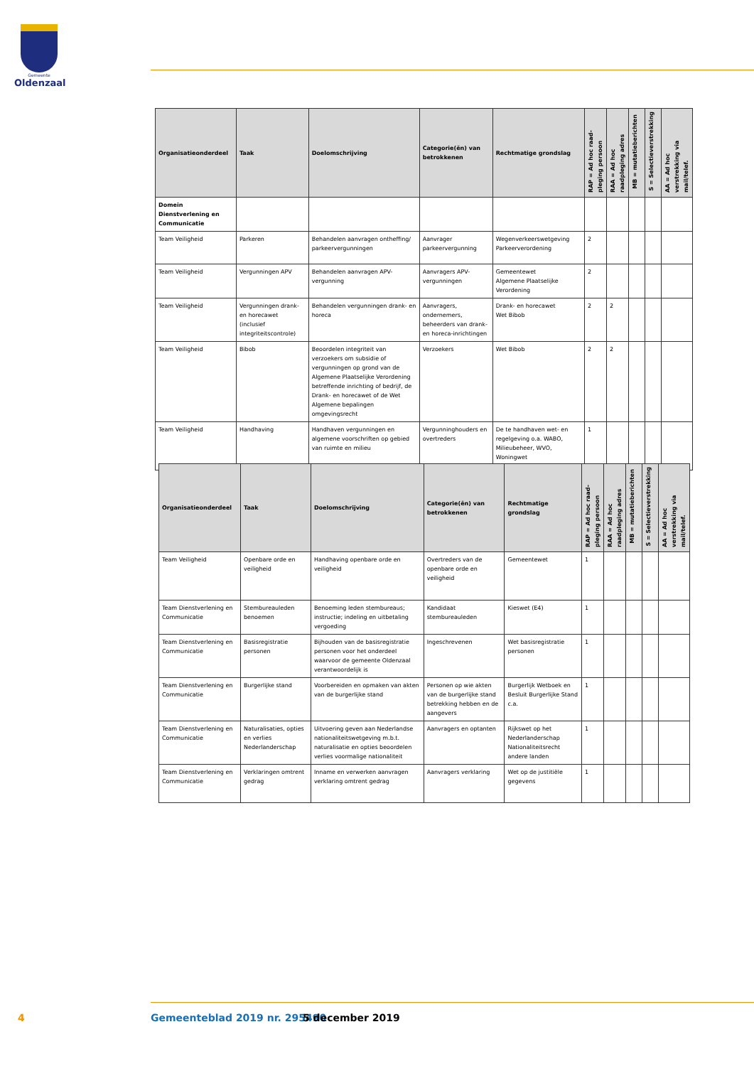Gemeente
Oldenzaal
| Organisatieonderdeel | Taak | Doelomschrijving | Categorie(ën) van betrokkenen | Rechtmatige grondslag | RAP = Ad hoc raad-pleging persoon | RAA = Ad hoc raadpleging adres | MB = mutatieberichten | S = Selectieverstrekking | AA = Ad hoc verstrekking via mail/telef. |
| --- | --- | --- | --- | --- | --- | --- | --- | --- | --- |
| Domein Dienstverlening en Communicatie | | | | | | | | | |
| Team Veiligheid | Parkeren | Behandelen aanvragen ontheffing/ parkeervergunningen | Aanvrager parkeervergunning | Wegenverkeerswetgeving Parkeerverordening | 2 | | | | |
| Team Veiligheid | Vergunningen APV | Behandelen aanvragen APV-vergunning | Aanvragers APV-vergunningen | Gemeentewet Algemene Plaatselijke Verordening | 2 | | | | |
| Team Veiligheid | Vergunningen drank- en horecawet (inclusief integriteitscontrole) | Behandelen vergunningen drank- en horeca | Aanvragers, ondernemers, beheerders van drank- en horeca-inrichtingen | Drank- en horecawet Wet Bibob | 2 | 2 | | | |
| Team Veiligheid | Bibob | Beoordelen integriteit van verzoekers om subsidie of vergunningen op grond van de Algemene Plaatselijke Verordening betreffende inrichting of bedrijf, de Drank- en horecawet of de Wet Algemene bepalingen omgevingsrecht | Verzoekers | Wet Bibob | 2 | 2 | | | |
| Team Veiligheid | Handhaving | Handhaven vergunningen en algemene voorschriften op gebied van ruimte en milieu | Vergunninghouders en overtreders | De te handhaven wet- en regelgeving o.a. WABO, Milieubeheer, WVO, Woningwet | 1 | | | | |
| Organisatieonderdeel | Taak | Doelomschrijving | Categorie(ën) van betrokkenen | Rechtmatige grondslag | RAP = Ad hoc raad-pleging persoon | RAA = Ad hoc raadpleging adres | MB = mutatieberichten | S = Selectieverstrekking | AA = Ad hoc verstrekking via mail/telef. |
| --- | --- | --- | --- | --- | --- | --- | --- | --- | --- |
| Team Veiligheid | Openbare orde en veiligheid | Handhaving openbare orde en veiligheid | Overtreders van de openbare orde en veiligheid | Gemeentewet | 1 | | | | |
| Team Dienstverlening en Communicatie | Stembureauleden benoemen | Benoeming leden stembureaus; instructie; indeling en uitbetaling vergoeding | Kandidaat stembureauleden | Kieswet (E4) | 1 | | | | |
| Team Dienstverlening en Communicatie | Basisregistratie personen | Bijhouden van de basisregistratie personen voor het onderdeel waarvoor de gemeente Oldenzaal verantwoordelijk is | Ingeschrevenen | Wet basisregistratie personen | 1 | | | | |
| Team Dienstverlening en Communicatie | Burgerlijke stand | Voorbereiden en opmaken van akten van de burgerlijke stand | Personen op wie akten van de burgerlijke stand betrekking hebben en de aangevers | Burgerlijk Wetboek en Besluit Burgerlijke Stand c.a. | 1 | | | | |
| Team Dienstverlening en Communicatie | Naturalisaties, opties en verlies Nederlanderschap | Uitvoering geven aan Nederlandse nationaliteitswetgeving m.b.t. naturalisatie en opties beoordelen verlies voormalige nationaliteit | Aanvragers en optanten | Rijkswet op het Nederlanderschap Nationaliteitsrecht andere landen | 1 | | | | |
| Team Dienstverlening en Communicatie | Verklaringen omtrent gedrag | Inname en verwerken aanvragen verklaring omtrent gedrag | Aanvragers verklaring | Wet op de justitiële gegevens | 1 | | | | |
4 Gemeenteblad 2019 nr. 295490 5 december 2019